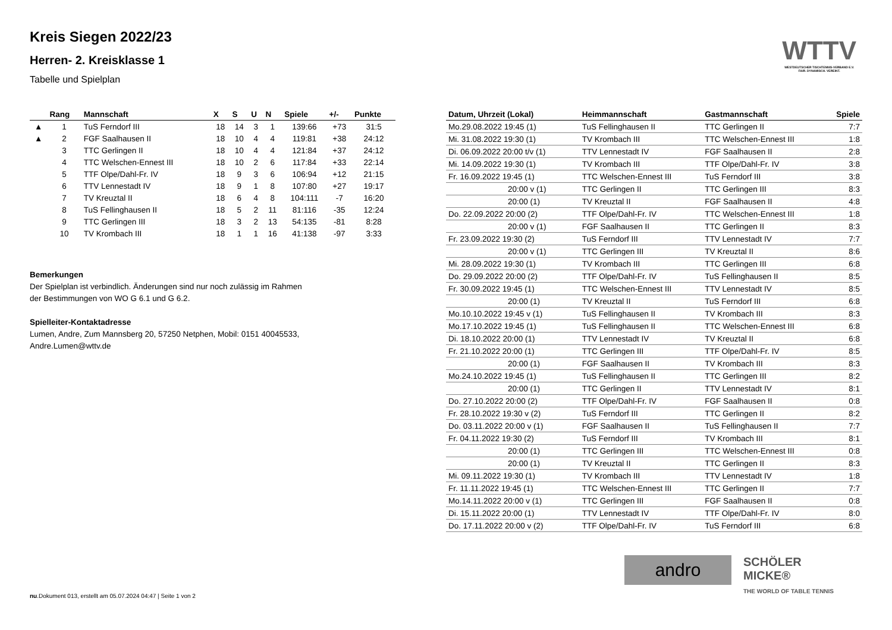WTTV
WESTDEUTSCHER TISCHTENNIS-VERBAND E.V.
FAIR. DYNAMISCH. VEREINT.
Kreis Siegen 2022/23
Herren- 2. Kreisklasse 1
Tabelle und Spielplan
| | Rang | Mannschaft | X | S | U | N | Spiele | +/- | Punkte |
| --- | --- | --- | --- | --- | --- | --- | --- | --- | --- |
| ▲ | 1 | TuS Ferndorf III | 18 | 14 | 3 | 1 | 139:66 | +73 | 31:5 |
| ▲ | 2 | FGF Saalhausen II | 18 | 10 | 4 | 4 | 119:81 | +38 | 24:12 |
| | 3 | TTC Gerlingen II | 18 | 10 | 4 | 4 | 121:84 | +37 | 24:12 |
| | 4 | TTC Welschen-Ennest III | 18 | 10 | 2 | 6 | 117:84 | +33 | 22:14 |
| | 5 | TTF Olpe/Dahl-Fr. IV | 18 | 9 | 3 | 6 | 106:94 | +12 | 21:15 |
| | 6 | TTV Lennestadt IV | 18 | 9 | 1 | 8 | 107:80 | +27 | 19:17 |
| | 7 | TV Kreuztal II | 18 | 6 | 4 | 8 | 104:111 | -7 | 16:20 |
| | 8 | TuS Fellinghausen II | 18 | 5 | 2 | 11 | 81:116 | -35 | 12:24 |
| | 9 | TTC Gerlingen III | 18 | 3 | 2 | 13 | 54:135 | -81 | 8:28 |
| | 10 | TV Krombach III | 18 | 1 | 1 | 16 | 41:138 | -97 | 3:33 |
Bemerkungen
Der Spielplan ist verbindlich. Änderungen sind nur noch zulässig im Rahmen der Bestimmungen von WO G 6.1 und G 6.2.
Spielleiter-Kontaktadresse
Lumen, Andre, Zum Mannsberg 20, 57250 Netphen, Mobil: 0151 40045533, Andre.Lumen@wttv.de
| Datum, Uhrzeit (Lokal) | Heimmannschaft | Gastmannschaft | Spiele |
| --- | --- | --- | --- |
| Mo.29.08.2022 19:45 (1) | TuS Fellinghausen II | TTC Gerlingen II | 7:7 |
| Mi. 31.08.2022 19:30 (1) | TV Krombach III | TTC Welschen-Ennest III | 1:8 |
| Di. 06.09.2022 20:00 t/v (1) | TTV Lennestadt IV | FGF Saalhausen II | 2:8 |
| Mi. 14.09.2022 19:30 (1) | TV Krombach III | TTF Olpe/Dahl-Fr. IV | 3:8 |
| Fr. 16.09.2022 19:45 (1) | TTC Welschen-Ennest III | TuS Ferndorf III | 3:8 |
| 20:00 v (1) | TTC Gerlingen II | TTC Gerlingen III | 8:3 |
| 20:00 (1) | TV Kreuztal II | FGF Saalhausen II | 4:8 |
| Do. 22.09.2022 20:00 (2) | TTF Olpe/Dahl-Fr. IV | TTC Welschen-Ennest III | 1:8 |
| 20:00 v (1) | FGF Saalhausen II | TTC Gerlingen II | 8:3 |
| Fr. 23.09.2022 19:30 (2) | TuS Ferndorf III | TTV Lennestadt IV | 7:7 |
| 20:00 v (1) | TTC Gerlingen III | TV Kreuztal II | 8:6 |
| Mi. 28.09.2022 19:30 (1) | TV Krombach III | TTC Gerlingen III | 6:8 |
| Do. 29.09.2022 20:00 (2) | TTF Olpe/Dahl-Fr. IV | TuS Fellinghausen II | 8:5 |
| Fr. 30.09.2022 19:45 (1) | TTC Welschen-Ennest III | TTV Lennestadt IV | 8:5 |
| 20:00 (1) | TV Kreuztal II | TuS Ferndorf III | 6:8 |
| Mo.10.10.2022 19:45 v (1) | TuS Fellinghausen II | TV Krombach III | 8:3 |
| Mo.17.10.2022 19:45 (1) | TuS Fellinghausen II | TTC Welschen-Ennest III | 6:8 |
| Di. 18.10.2022 20:00 (1) | TTV Lennestadt IV | TV Kreuztal II | 6:8 |
| Fr. 21.10.2022 20:00 (1) | TTC Gerlingen III | TTF Olpe/Dahl-Fr. IV | 8:5 |
| 20:00 (1) | FGF Saalhausen II | TV Krombach III | 8:3 |
| Mo.24.10.2022 19:45 (1) | TuS Fellinghausen II | TTC Gerlingen III | 8:2 |
| 20:00 (1) | TTC Gerlingen II | TTV Lennestadt IV | 8:1 |
| Do. 27.10.2022 20:00 (2) | TTF Olpe/Dahl-Fr. IV | FGF Saalhausen II | 0:8 |
| Fr. 28.10.2022 19:30 v (2) | TuS Ferndorf III | TTC Gerlingen II | 8:2 |
| Do. 03.11.2022 20:00 v (1) | FGF Saalhausen II | TuS Fellinghausen II | 7:7 |
| Fr. 04.11.2022 19:30 (2) | TuS Ferndorf III | TV Krombach III | 8:1 |
| 20:00 (1) | TTC Gerlingen III | TTC Welschen-Ennest III | 0:8 |
| 20:00 (1) | TV Kreuztal II | TTC Gerlingen II | 8:3 |
| Mi. 09.11.2022 19:30 (1) | TV Krombach III | TTV Lennestadt IV | 1:8 |
| Fr. 11.11.2022 19:45 (1) | TTC Welschen-Ennest III | TTC Gerlingen II | 7:7 |
| Mo.14.11.2022 20:00 v (1) | TTC Gerlingen III | FGF Saalhausen II | 0:8 |
| Di. 15.11.2022 20:00 (1) | TTV Lennestadt IV | TTF Olpe/Dahl-Fr. IV | 8:0 |
| Do. 17.11.2022 20:00 v (2) | TTF Olpe/Dahl-Fr. IV | TuS Ferndorf III | 6:8 |
andro
SCHÖLER
MICKE®
THE WORLD OF TABLE TENNIS
nu.Dokument 013, erstellt am 05.07.2024 04:47 | Seite 1 von 2